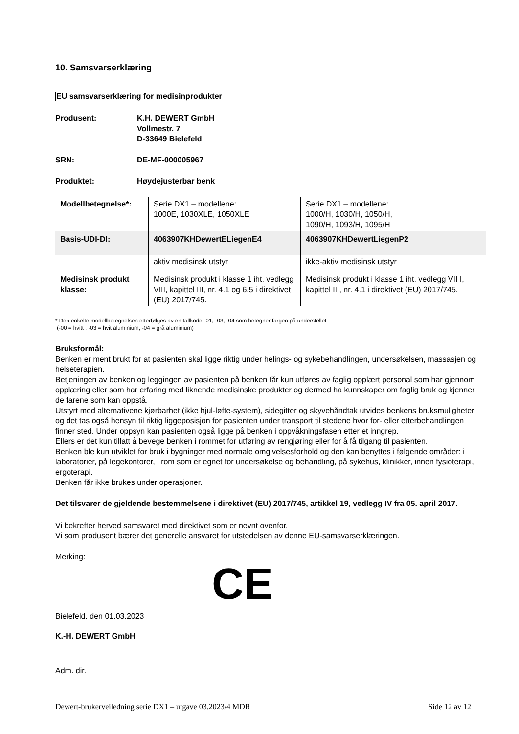10. Samsvarserklæring
EU samsvarserklæring for medisinprodukter
Produsent: K.H. DEWERT GmbH
Vollmestr. 7
D-33649 Bielefeld
SRN: DE-MF-000005967
Produktet: Høydejusterbar benk
| Modellbetegnelse*: | Serie DX1 – modellene: 1000E, 1030XLE, 1050XLE | Serie DX1 – modellene: 1000/H, 1030/H, 1050/H, 1090/H, 1093/H, 1095/H |
| Basis-UDI-DI: | 4063907KHDewertELiegenE4 | 4063907KHDewertLiegenP2 |
| | aktiv medisinsk utstyr | ikke-aktiv medisinsk utstyr |
| Medisinsk produkt klasse: | Medisinsk produkt i klasse 1 iht. vedlegg VIII, kapittel III, nr. 4.1 og 6.5 i direktivet (EU) 2017/745. | Medisinsk produkt i klasse 1 iht. vedlegg VII I, kapittel III, nr. 4.1 i direktivet (EU) 2017/745. |
* Den enkelte modellbetegnelsen etterfølges av en tallkode -01, -03, -04 som betegner fargen på understellet
(-00 = hvitt , -03 = hvit aluminium, -04 = grå aluminium)
Bruksformål:
Benken er ment brukt for at pasienten skal ligge riktig under helings- og sykebehandlingen, undersøkelsen, massasjen og helseterapien.
Betjeningen av benken og leggingen av pasienten på benken får kun utføres av faglig opplært personal som har gjennom opplæring eller som har erfaring med liknende medisinske produkter og dermed ha kunnskaper om faglig bruk og kjenner de farene som kan oppstå.
Utstyrt med alternativene kjørbarhet (ikke hjul-løfte-system), sidegitter og skyvehåndtak utvides benkens bruksmuligheter og det tas også hensyn til riktig liggeposisjon for pasienten under transport til stedene hvor for- eller etterbehandlingen finner sted. Under oppsyn kan pasienten også ligge på benken i oppvåkningsfasen etter et inngrep.
Ellers er det kun tillatt å bevege benken i rommet for utføring av rengjøring eller for å få tilgang til pasienten.
Benken ble kun utviklet for bruk i bygninger med normale omgivelsesforhold og den kan benyttes i følgende områder: i laboratorier, på legekontorer, i rom som er egnet for undersøkelse og behandling, på sykehus, klinikker, innen fysioterapi, ergoterapi.
Benken får ikke brukes under operasjoner.
Det tilsvarer de gjeldende bestemmelsene i direktivet (EU) 2017/745, artikkel 19, vedlegg IV fra 05. april 2017.
Vi bekrefter herved samsvaret med direktivet som er nevnt ovenfor.
Vi som produsent bærer det generelle ansvaret for utstedelsen av denne EU-samsvarserklæringen.
Merking:
CE
Bielefeld, den 01.03.2023
K.-H. DEWERT GmbH
Adm. dir.
Dewert-brukerveiledning serie DX1 – utgave 03.2023/4 MDR Side 12 av 12